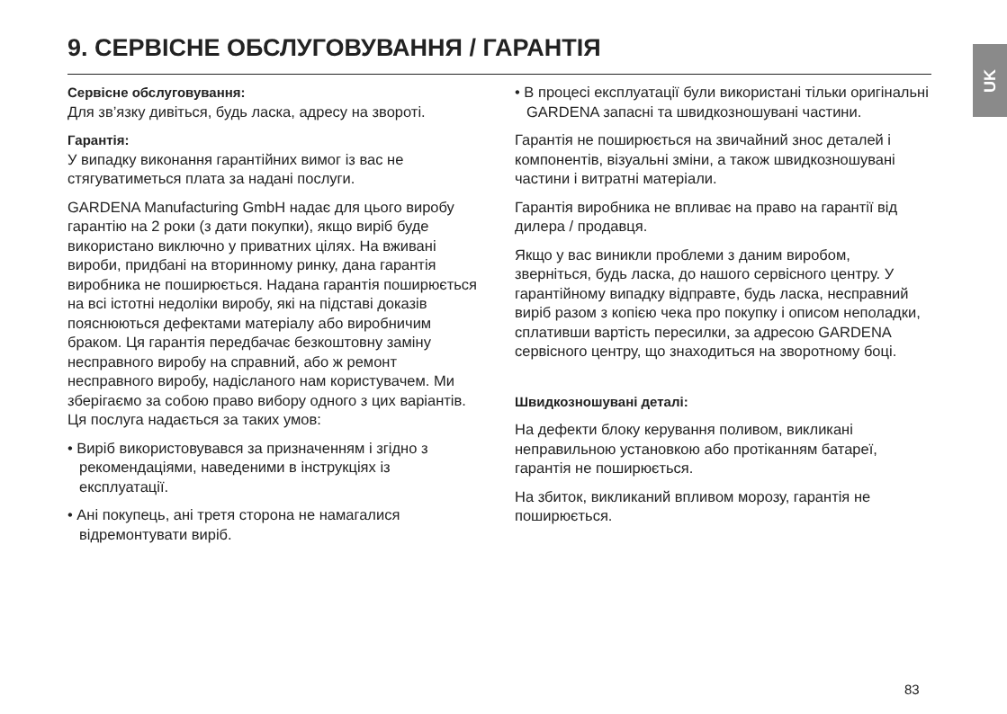9. СЕРВІСНЕ ОБСЛУГОВУВАННЯ / ГАРАНТІЯ UK
Сервісне обслуговування:
Для зв’язку дивіться, будь ласка, адресу на звороті.
Гарантія:
У випадку виконання гарантійних вимог із вас не стягуватиметься плата за надані послуги.
GARDENA Manufacturing GmbH надає для цього виробу гарантію на 2 роки (з дати покупки), якщо виріб буде використано виключно у приватних цілях. На вживані вироби, придбані на вторинному ринку, дана гарантія виробника не поширюється. Надана гарантія поширюється на всі істотні недоліки виробу, які на підставі доказів пояснюються дефектами матеріалу або виробничим браком. Ця гарантія передбачає безкоштовну заміну несправного виробу на справний, або ж ремонт несправного виробу, надісланого нам користувачем. Ми зберігаємо за собою право вибору одного з цих варіантів. Ця послуга надається за таких умов:
• Виріб використовувався за призначенням і згідно з рекомендаціями, наведеними в інструкціях із експлуатації.
• Ані покупець, ані третя сторона не намагалися відремонтувати виріб.
• В процесі експлуатації були використані тільки оригінальні GARDENA запасні та швидкозношувані частини.
Гарантія не поширюється на звичайний знос деталей і компонентів, візуальні зміни, а також швидкозношувані частини і витратні матеріали.
Гарантія виробника не впливає на право на гарантії від дилера / продавця.
Якщо у вас виникли проблеми з даним виробом, зверніться, будь ласка, до нашого сервісного центру. У гарантійному випадку відправте, будь ласка, несправний виріб разом з копією чека про покупку і описом неполадки, сплативши вартість пересилки, за адресою GARDENA сервісного центру, що знаходиться на зворотному боці.
Швидкозношувані деталі:
На дефекти блоку керування поливом, викликані неправильною установкою або протіканням батареї, гарантія не поширюється.
На збиток, викликаний впливом морозу, гарантія не поширюється.
83